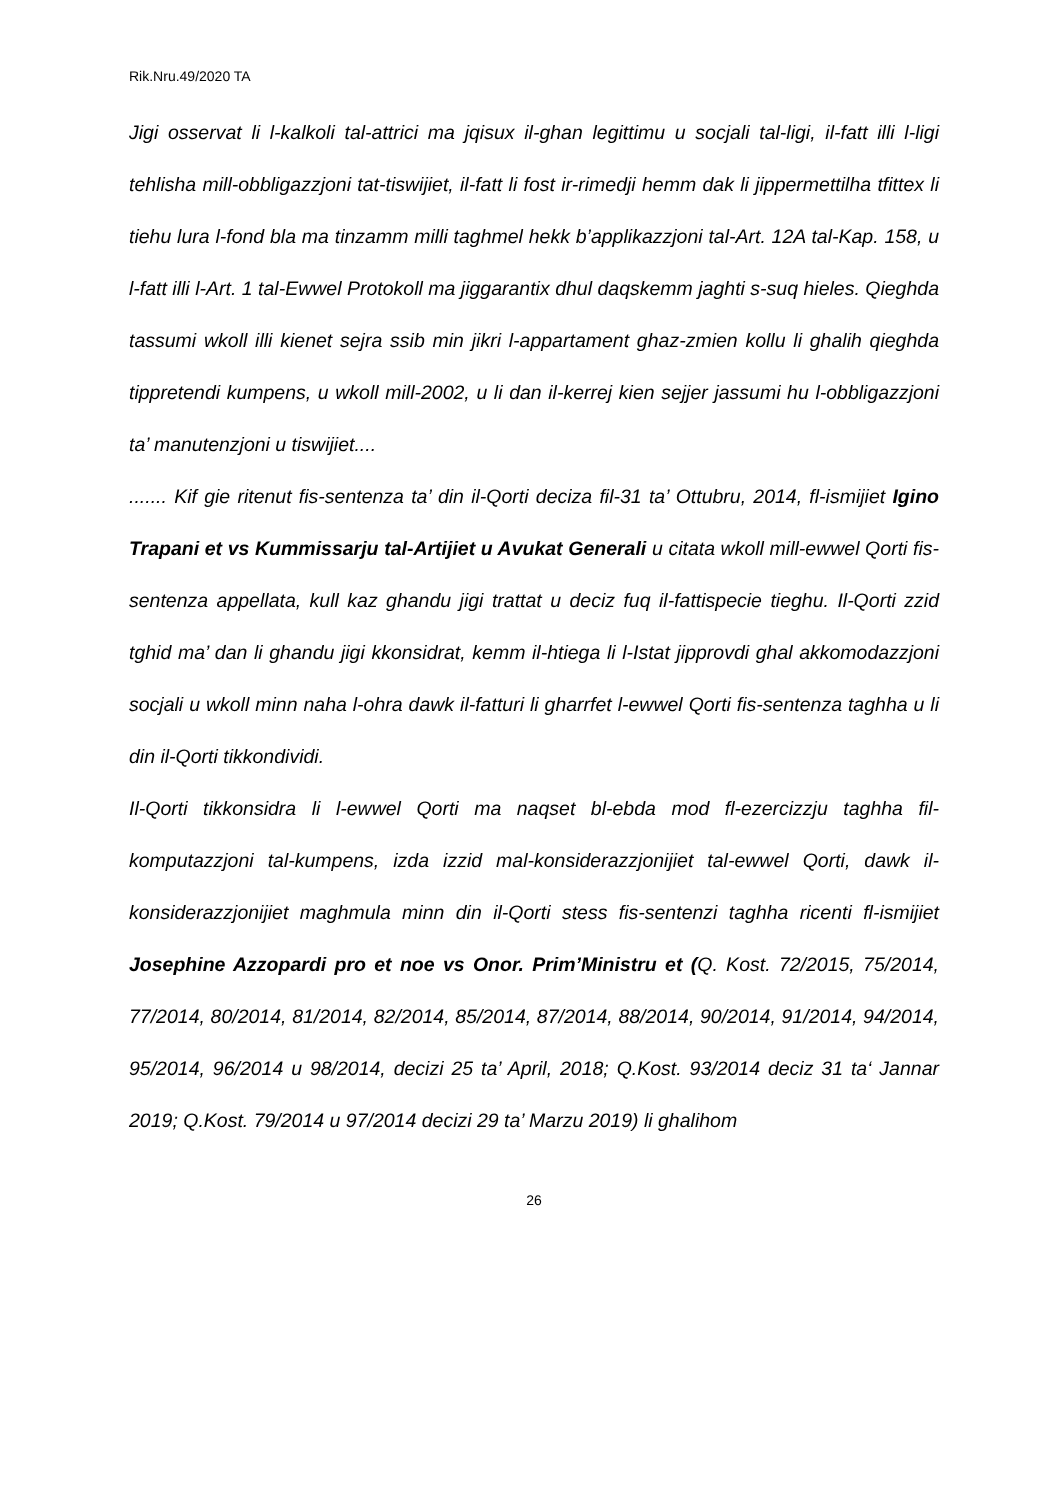Rik.Nru.49/2020 TA
Jigi osservat li l-kalkoli tal-attrici ma jqisux il-ghan legittimu u socjali tal-ligi, il-fatt illi l-ligi tehlisha mill-obbligazzjoni tat-tiswijiet, il-fatt li fost ir-rimedji hemm dak li jippermettilha tfittex li tiehu lura l-fond bla ma tinzamm milli taghmel hekk b’applikazzjoni tal-Art. 12A tal-Kap. 158, u l-fatt illi l-Art. 1 tal-Ewwel Protokoll ma jiggarantix dhul daqskemm jaghti s-suq hieles. Qieghda tassumi wkoll illi kienet sejra ssib min jikri l-appartament ghaz-zmien kollu li ghalih qieghda tippretendi kumpens, u wkoll mill-2002, u li dan il-kerrej kien sejjer jassumi hu l-obbligazzjoni ta’ manutenzjoni u tiswijiet....
....... Kif gie ritenut fis-sentenza ta’ din il-Qorti deciza fil-31 ta’ Ottubru, 2014, fl-ismijiet Igino Trapani et vs Kummissarju tal-Artijiet u Avukat Generali u citata wkoll mill-ewwel Qorti fis-sentenza appellata, kull kaz ghandu jigi trattat u deciz fuq il-fattispecie tieghu. Il-Qorti zzid tghid ma’ dan li ghandu jigi kkonsidrat, kemm il-htiega li l-Istat jipprovdi ghal akkomodazzjoni socjali u wkoll minn naha l-ohra dawk il-fatturi li gharrfet l-ewwel Qorti fis-sentenza taghha u li din il-Qorti tikkondividi.
Il-Qorti tikkonsidra li l-ewwel Qorti ma naqset bl-ebda mod fl-ezercizzju taghha fil-komputazzjoni tal-kumpens, izda izzid mal-konsiderazzjonijiet tal-ewwel Qorti, dawk il-konsiderazzjonijiet maghmula minn din il-Qorti stess fis-sentenzi taghha ricenti fl-ismijiet Josephine Azzopardi pro et noe vs Onor. Prim’Ministru et (Q. Kost. 72/2015, 75/2014, 77/2014, 80/2014, 81/2014, 82/2014, 85/2014, 87/2014, 88/2014, 90/2014, 91/2014, 94/2014, 95/2014, 96/2014 u 98/2014, decizi 25 ta’ April, 2018; Q.Kost. 93/2014 deciz 31 ta‘ Jannar 2019; Q.Kost. 79/2014 u 97/2014 decizi 29 ta’ Marzu 2019) li ghalihom
26